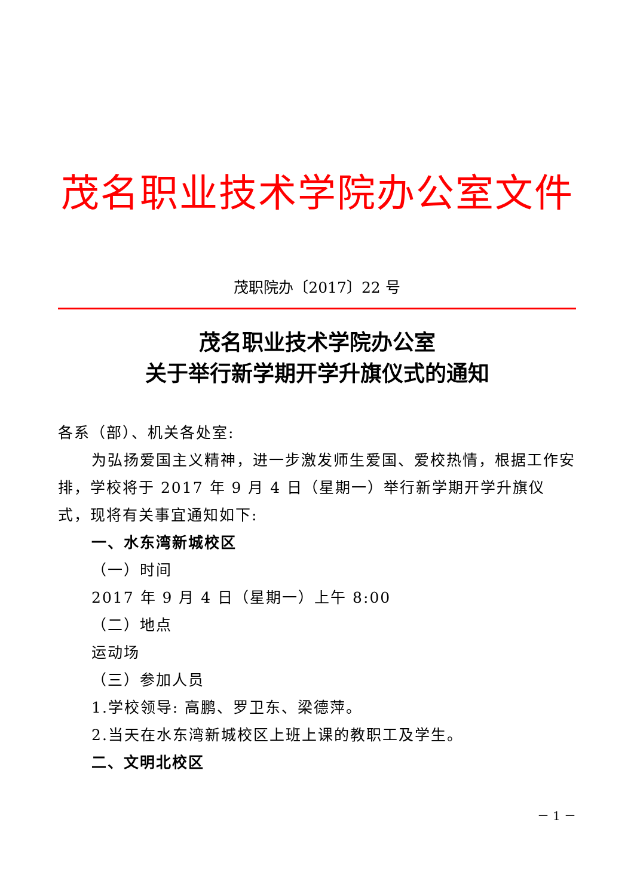茂名职业技术学院办公室文件
茂职院办〔2017〕22 号
茂名职业技术学院办公室
关于举行新学期开学升旗仪式的通知
各系（部）、机关各处室:
为弘扬爱国主义精神，进一步激发师生爱国、爱校热情，根据工作安
排，学校将于 2017 年 9 月 4 日（星期一）举行新学期开学升旗仪式，现将有关事宜通知如下:
一、水东湾新城校区
（一）时间
2017 年 9 月 4 日（星期一）上午 8:00
（二）地点
运动场
（三）参加人员
1.学校领导: 高鹏、罗卫东、梁德萍。
2.当天在水东湾新城校区上班上课的教职工及学生。
二、文明北校区
－ 1 －